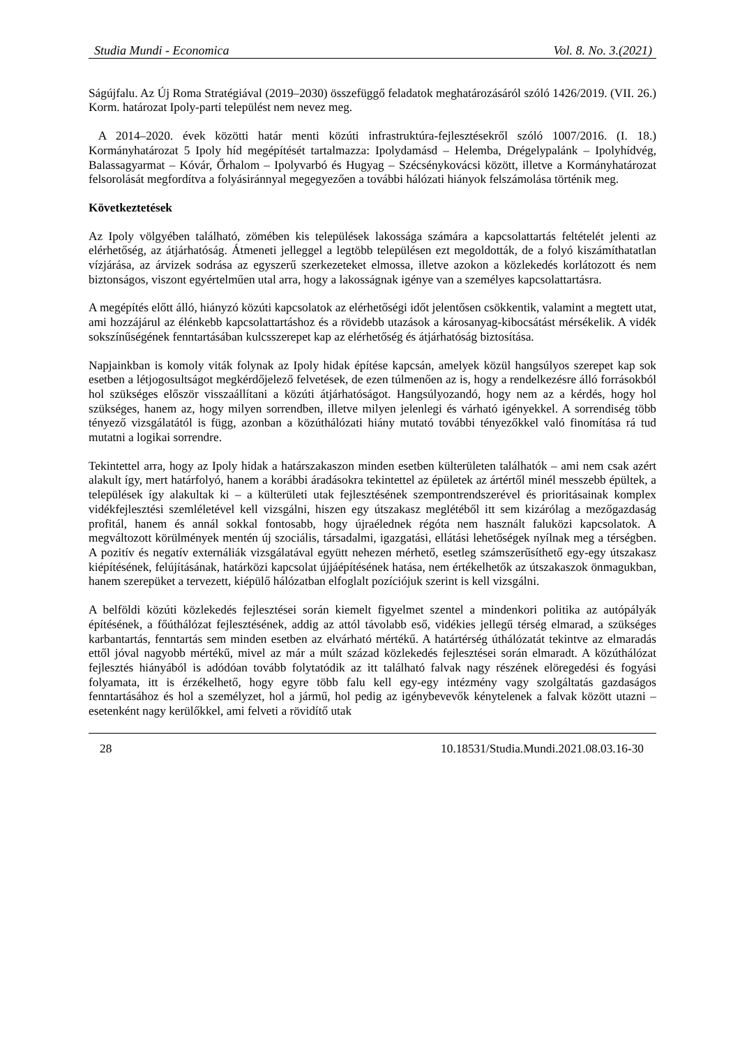Studia Mundi - Economica Vol. 8. No. 3.(2021)
Ságújfalu. Az Új Roma Stratégiával (2019–2030) összefüggő feladatok meghatározásáról szóló 1426/2019. (VII. 26.) Korm. határozat Ipoly-parti települést nem nevez meg.
A 2014–2020. évek közötti határ menti közúti infrastruktúra-fejlesztésekről szóló 1007/2016. (I. 18.) Kormányhatározat 5 Ipoly híd megépítését tartalmazza: Ipolydamásd – Helemba, Drégelypalánk – Ipolyhídvég, Balassagyarmat – Kóvár, Őrhalom – Ipolyvarbó és Hugyag – Szécsénykovácsi között, illetve a Kormányhatározat felsorolását megfordítva a folyásiránnyal megegyezően a további hálózati hiányok felszámolása történik meg.
Következtetések
Az Ipoly völgyében található, zömében kis települések lakossága számára a kapcsolattartás feltételét jelenti az elérhetőség, az átjárhatóság. Átmeneti jelleggel a legtöbb településen ezt megoldották, de a folyó kiszámíthatatlan vízjárása, az árvizek sodrása az egyszerű szerkezeteket elmossa, illetve azokon a közlekedés korlátozott és nem biztonságos, viszont egyértelműen utal arra, hogy a lakosságnak igénye van a személyes kapcsolattartásra.
A megépítés előtt álló, hiányzó közúti kapcsolatok az elérhetőségi időt jelentősen csökkentik, valamint a megtett utat, ami hozzájárul az élénkebb kapcsolattartáshoz és a rövidebb utazások a károsanyag-kibocsátást mérsékelik. A vidék sokszínűségének fenntartásában kulcsszerepet kap az elérhetőség és átjárhatóság biztosítása.
Napjainkban is komoly viták folynak az Ipoly hidak építése kapcsán, amelyek közül hangsúlyos szerepet kap sok esetben a létjogosultságot megkérdőjelező felvetések, de ezen túlmenően az is, hogy a rendelkezésre álló forrásokból hol szükséges először visszaállítani a közúti átjárhatóságot. Hangsúlyozandó, hogy nem az a kérdés, hogy hol szükséges, hanem az, hogy milyen sorrendben, illetve milyen jelenlegi és várható igényekkel. A sorrendiség több tényező vizsgálatától is függ, azonban a közúthálózati hiány mutató további tényezőkkel való finomítása rá tud mutatni a logikai sorrendre.
Tekintettel arra, hogy az Ipoly hidak a határszakaszon minden esetben külterületen találhatók – ami nem csak azért alakult így, mert határfolyó, hanem a korábbi áradásokra tekintettel az épületek az ártértől minél messzebb épültek, a települések így alakultak ki – a külterületi utak fejlesztésének szempontrendszerével és prioritásainak komplex vidékfejlesztési szemléletével kell vizsgálni, hiszen egy útszakasz meglétéből itt sem kizárólag a mezőgazdaság profitál, hanem és annál sokkal fontosabb, hogy újraélednek régóta nem használt faluközi kapcsolatok. A megváltozott körülmények mentén új szociális, társadalmi, igazgatási, ellátási lehetőségek nyílnak meg a térségben. A pozitív és negatív externáliák vizsgálatával együtt nehezen mérhető, esetleg számszerűsíthető egy-egy útszakasz kiépítésének, felújításának, határközi kapcsolat újjáépítésének hatása, nem értékelhetők az útszakaszok önmagukban, hanem szerepüket a tervezett, kiépülő hálózatban elfoglalt pozíciójuk szerint is kell vizsgálni.
A belföldi közúti közlekedés fejlesztései során kiemelt figyelmet szentel a mindenkori politika az autópályák építésének, a főúthálózat fejlesztésének, addig az attól távolabb eső, vidékies jellegű térség elmarad, a szükséges karbantartás, fenntartás sem minden esetben az elvárható mértékű. A határtérség úthálózatát tekintve az elmaradás ettől jóval nagyobb mértékű, mivel az már a múlt század közlekedés fejlesztései során elmaradt. A közúthálózat fejlesztés hiányából is adódóan tovább folytatódik az itt található falvak nagy részének elöregedési és fogyási folyamata, itt is érzékelhető, hogy egyre több falu kell egy-egy intézmény vagy szolgáltatás gazdaságos fenntartásához és hol a személyzet, hol a jármű, hol pedig az igénybevevők kénytelenek a falvak között utazni – esetenként nagy kerülőkkel, ami felveti a rövidítő utak
28 10.18531/Studia.Mundi.2021.08.03.16-30